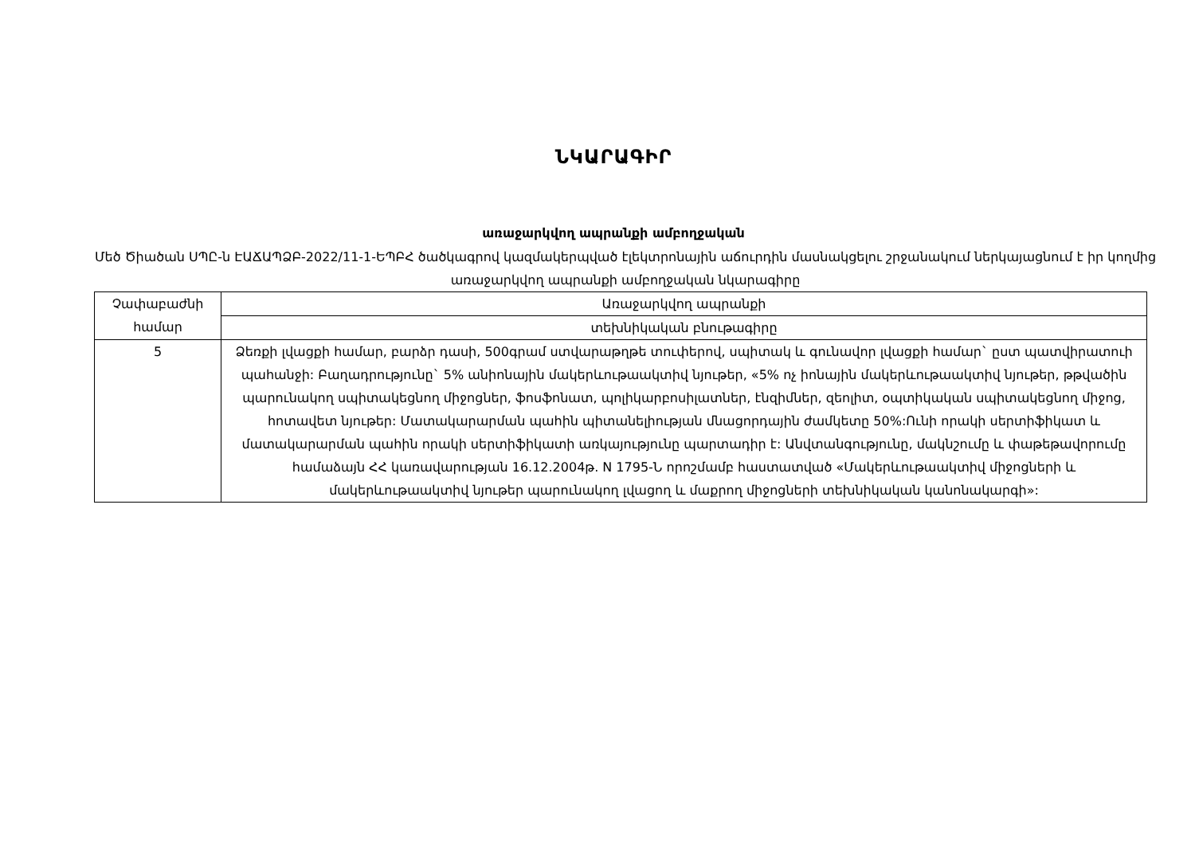ՆԿԱՐԱԳԻՐ
առաջարկվող ապրանքի ամբողջական
Մեծ Ծիածան ՍՊԸ-ն ԷԱՃԱՊՁԲ-2022/11-1-ԵՊԲՀ ծածկագրով կազմակերպված էլեկտրոնային աճուրդին մասնակցելու շրջանակում ներկայացնում է իր կողմից առաջարկվող ապրանքի ամբողջական նկարագիրը
| Չափաբաժնի համար | Առաջարկվող ապրանքի |
| | տեխնիկական բնութագիրը |
| 5 | Ձեռքի լվացքի համար, բարձր դասի, 500գրամ ստվարաթղթե տուփերով, սպիտակ և գունավոր լվացքի համար` ըստ պատվիրատուի պահանջի: Բաղադրությունը` 5% անիոնային մակերևութաակտիվ նյութեր, «5% ոչ իոնային մակերևութաակտիվ նյութեր, թթվածին պարունակող սպիտակեցնող միջոցներ, ֆոսֆոնատ, պոլիկարբոսիլատներ, էնզիմներ, զեոլիտ, օպտիկական սպիտակեցնող միջոց, հոտավետ նյութեր: Մատակարարման պահին պիտանելիության մնացորդային ժամկետը 50%:Ունի որակի սերտիֆիկատ և մատակարարման պահին որակի սերտիֆիկատի առկայությունը պարտադիր է: Անվտանգությունը, մակնշումը և փաթեթավորումը համաձայն ՀՀ կառավարության 16.12.2004թ. N 1795-Ն որոշմամբ հաստատված «Մակերևութաակտիվ միջոցների և մակերևութաակտիվ նյութեր պարունակող լվացող և մաքրող միջոցների տեխնիկական կանոնակարգի»: |